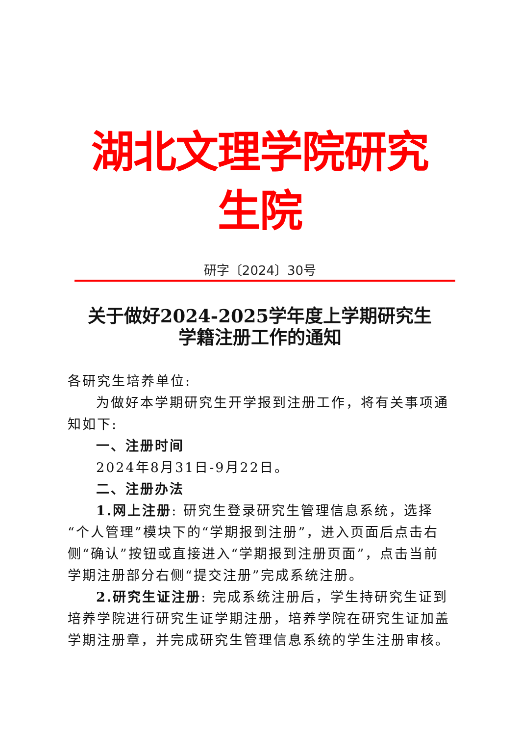湖北文理学院研究生院
研字〔2024〕30号
关于做好2024-2025学年度上学期研究生
学籍注册工作的通知
各研究生培养单位:
为做好本学期研究生开学报到注册工作，将有关事项通知如下:
一、注册时间
2024年8月31日-9月22日。
二、注册办法
1.网上注册: 研究生登录研究生管理信息系统，选择“个人管理”模块下的“学期报到注册”，进入页面后点击右侧“确认”按钮或直接进入“学期报到注册页面”，点击当前学期注册部分右侧“提交注册”完成系统注册。
2.研究生证注册: 完成系统注册后，学生持研究生证到培养学院进行研究生证学期注册，培养学院在研究生证加盖学期注册章，并完成研究生管理信息系统的学生注册审核。